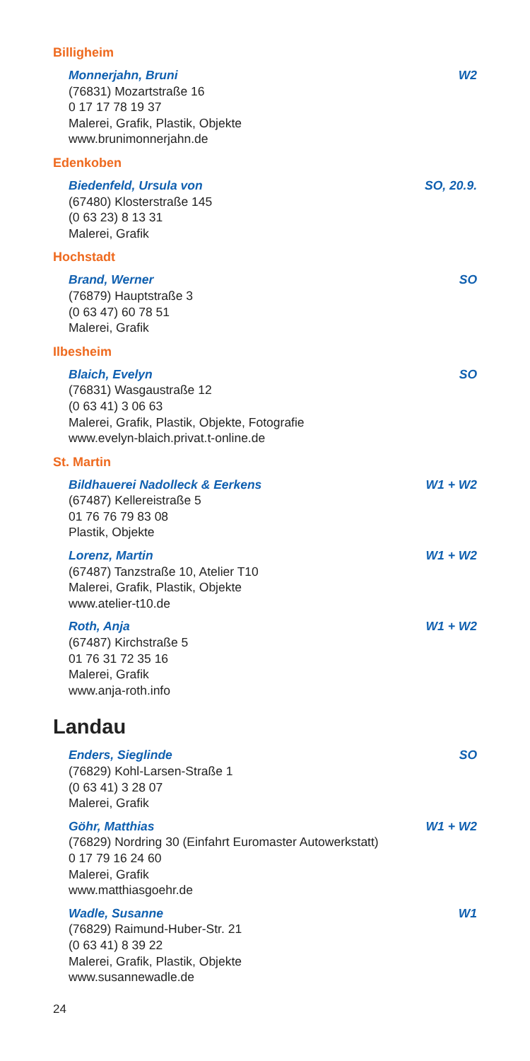Billigheim
Monnerjahn, Bruni W2
(76831) Mozartstraße 16
0 17 17 78 19 37
Malerei, Grafik, Plastik, Objekte
www.brunimonnerjahn.de
Edenkoben
Biedenfeld, Ursula von SO, 20.9.
(67480) Klosterstraße 145
(0 63 23) 8 13 31
Malerei, Grafik
Hochstadt
Brand, Werner SO
(76879) Hauptstraße 3
(0 63 47) 60 78 51
Malerei, Grafik
Ilbesheim
Blaich, Evelyn SO
(76831) Wasgaustraße 12
(0 63 41) 3 06 63
Malerei, Grafik, Plastik, Objekte, Fotografie
www.evelyn-blaich.privat.t-online.de
St. Martin
Bildhauerei Nadolleck & Eerkens W1 + W2
(67487) Kellereistraße 5
01 76 76 79 83 08
Plastik, Objekte
Lorenz, Martin W1 + W2
(67487) Tanzstraße 10, Atelier T10
Malerei, Grafik, Plastik, Objekte
www.atelier-t10.de
Roth, Anja W1 + W2
(67487) Kirchstraße 5
01 76 31 72 35 16
Malerei, Grafik
www.anja-roth.info
Landau
Enders, Sieglinde SO
(76829) Kohl-Larsen-Straße 1
(0 63 41) 3 28 07
Malerei, Grafik
Göhr, Matthias W1 + W2
(76829) Nordring 30 (Einfahrt Euromaster Autowerkstatt)
0 17 79 16 24 60
Malerei, Grafik
www.matthiasgoehr.de
Wadle, Susanne W1
(76829) Raimund-Huber-Str. 21
(0 63 41) 8 39 22
Malerei, Grafik, Plastik, Objekte
www.susannewadle.de
24